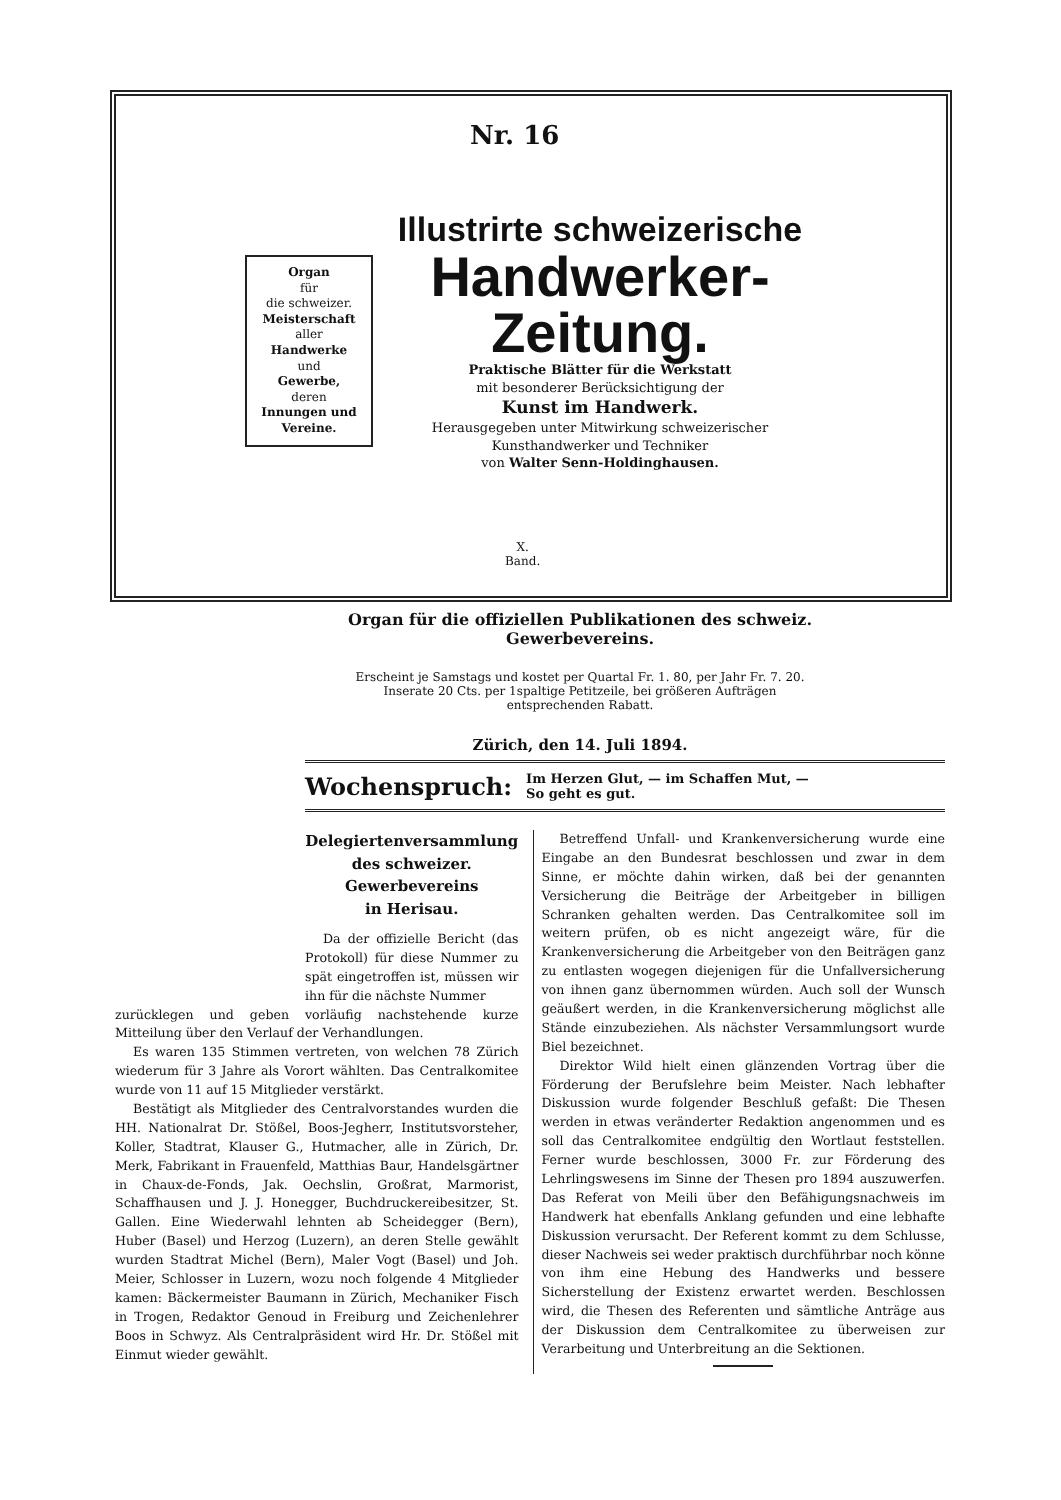Nr. 16
Organ
für
die schweizer.
Meisterschaft
aller
Handwerke
und
Gewerbe,
deren
Innungen und Vereine.
Illustrirte schweizerische
Handwerker-Zeitung.
Praktische Blätter für die Werkstatt
mit besonderer Berücksichtigung der
Kunst im Handwerk.
Herausgegeben unter Mitwirkung schweizerischer
Kunsthandwerker und Techniker
von Walter Senn-Holdinghausen.
X.
Band.
Organ für die offiziellen Publikationen des schweiz. Gewerbevereins.
Erscheint je Samstags und kostet per Quartal Fr. 1. 80, per Jahr Fr. 7. 20.
Inserate 20 Cts. per 1spaltige Petitzeile, bei größeren Aufträgen
entsprechenden Rabatt.
Zürich, den 14. Juli 1894.
Wochenspruch: Im Herzen Glut, — im Schaffen Mut, —
So geht es gut.
Delegiertenversammlung
des schweizer. Gewerbevereins
in Herisau.
Da der offizielle Bericht (das Protokoll) für diese Nummer zu spät eingetroffen ist, müssen wir ihn für die nächste Nummer
zurücklegen und geben vorläufig nachstehende kurze Mitteilung über den Verlauf der Verhandlungen.
Es waren 135 Stimmen vertreten, von welchen 78 Zürich wiederum für 3 Jahre als Vorort wählten. Das Centralkomitee wurde von 11 auf 15 Mitglieder verstärkt.
Bestätigt als Mitglieder des Centralvorstandes wurden die HH. Nationalrat Dr. Stößel, Boos-Jegherr, Institutsvorsteher, Koller, Stadtrat, Klauser G., Hutmacher, alle in Zürich, Dr. Merk, Fabrikant in Frauenfeld, Matthias Baur, Handelsgärtner in Chaux-de-Fonds, Jak. Oechslin, Großrat, Marmorist, Schaffhausen und J. J. Honegger, Buchdruckereibesitzer, St. Gallen. Eine Wiederwahl lehnten ab Scheidegger (Bern), Huber (Basel) und Herzog (Luzern), an deren Stelle gewählt wurden Stadtrat Michel (Bern), Maler Vogt (Basel) und Joh. Meier, Schlosser in Luzern, wozu noch folgende 4 Mitglieder kamen: Bäckermeister Baumann in Zürich, Mechaniker Fisch in Trogen, Redaktor Genoud in Freiburg und Zeichenlehrer Boos in Schwyz. Als Centralpräsident wird Hr. Dr. Stößel mit Einmut wieder gewählt.
Betreffend Unfall- und Krankenversicherung wurde eine Eingabe an den Bundesrat beschlossen und zwar in dem Sinne, er möchte dahin wirken, daß bei der genannten Versicherung die Beiträge der Arbeitgeber in billigen Schranken gehalten werden. Das Centralkomitee soll im weitern prüfen, ob es nicht angezeigt wäre, für die Krankenversicherung die Arbeitgeber von den Beiträgen ganz zu entlasten wogegen diejenigen für die Unfallversicherung von ihnen ganz übernommen würden. Auch soll der Wunsch geäußert werden, in die Krankenversicherung möglichst alle Stände einzubeziehen. Als nächster Versammlungsort wurde Biel bezeichnet.
Direktor Wild hielt einen glänzenden Vortrag über die Förderung der Berufslehre beim Meister. Nach lebhafter Diskussion wurde folgender Beschluß gefaßt: Die Thesen werden in etwas veränderter Redaktion angenommen und es soll das Centralkomitee endgültig den Wortlaut feststellen. Ferner wurde beschlossen, 3000 Fr. zur Förderung des Lehrlingswesens im Sinne der Thesen pro 1894 auszuwerfen. Das Referat von Meili über den Befähigungsnachweis im Handwerk hat ebenfalls Anklang gefunden und eine lebhafte Diskussion verursacht. Der Referent kommt zu dem Schlusse, dieser Nachweis sei weder praktisch durchführbar noch könne von ihm eine Hebung des Handwerks und bessere Sicherstellung der Existenz erwartet werden. Beschlossen wird, die Thesen des Referenten und sämtliche Anträge aus der Diskussion dem Centralkomitee zu überweisen zur Verarbeitung und Unterbreitung an die Sektionen.